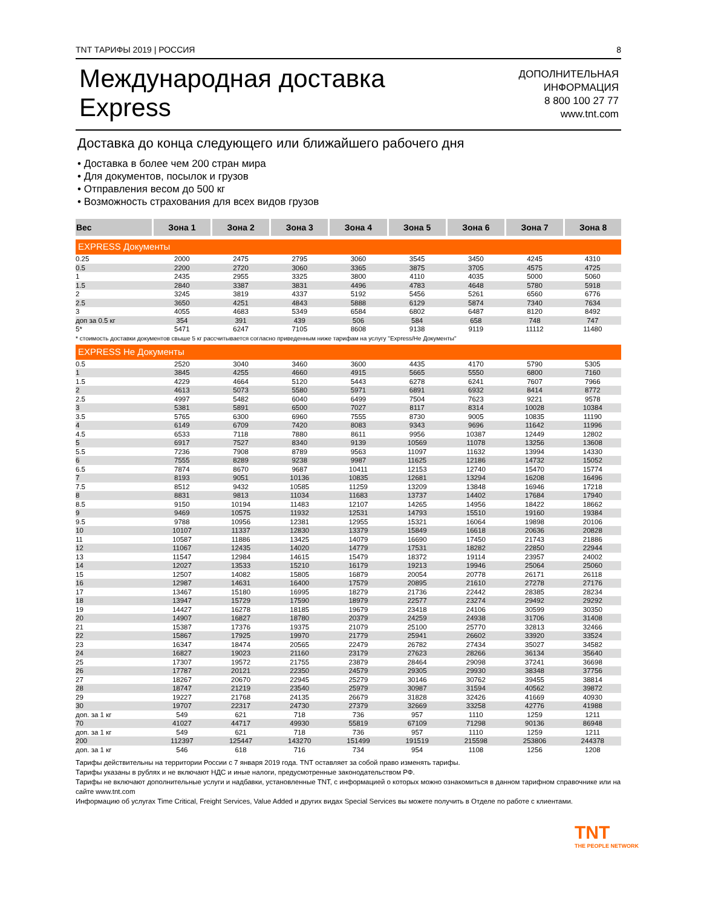TNT ТАРИФЫ 2019 | РОССИЯ 8
Международная доставка
Express
ДОПОЛНИТЕЛЬНАЯ
ИНФОРМАЦИЯ
8 800 100 27 77
www.tnt.com
Доставка до конца следующего или ближайшего рабочего дня
• Доставка в более чем 200 стран мира
• Для документов, посылок и грузов
• Отправления весом до 500 кг
• Возможность страхования для всех видов грузов
| Вес | Зона 1 | Зона 2 | Зона 3 | Зона 4 | Зона 5 | Зона 6 | Зона 7 | Зона 8 |
| --- | --- | --- | --- | --- | --- | --- | --- | --- |
| EXPRESS Документы | | | | | | | | |
| 0.25 | 2000 | 2475 | 2795 | 3060 | 3545 | 3450 | 4245 | 4310 |
| 0.5 | 2200 | 2720 | 3060 | 3365 | 3875 | 3705 | 4575 | 4725 |
| 1 | 2435 | 2955 | 3325 | 3800 | 4110 | 4035 | 5000 | 5060 |
| 1.5 | 2840 | 3387 | 3831 | 4496 | 4783 | 4648 | 5780 | 5918 |
| 2 | 3245 | 3819 | 4337 | 5192 | 5456 | 5261 | 6560 | 6776 |
| 2.5 | 3650 | 4251 | 4843 | 5888 | 6129 | 5874 | 7340 | 7634 |
| 3 | 4055 | 4683 | 5349 | 6584 | 6802 | 6487 | 8120 | 8492 |
| доп за 0.5 кг | 354 | 391 | 439 | 506 | 584 | 658 | 748 | 747 |
| 5* | 5471 | 6247 | 7105 | 8608 | 9138 | 9119 | 11112 | 11480 |
| * стоимость доставки документов свыше 5 кг рассчитывается согласно приведенным ниже тарифам на услугу "Express/Не Документы" | | | | | | | | |
| EXPRESS Не Документы | | | | | | | | |
| 0.5 | 2520 | 3040 | 3460 | 3600 | 4435 | 4170 | 5790 | 5305 |
| 1 | 3845 | 4255 | 4660 | 4915 | 5665 | 5550 | 6800 | 7160 |
| 1.5 | 4229 | 4664 | 5120 | 5443 | 6278 | 6241 | 7607 | 7966 |
| 2 | 4613 | 5073 | 5580 | 5971 | 6891 | 6932 | 8414 | 8772 |
| 2.5 | 4997 | 5482 | 6040 | 6499 | 7504 | 7623 | 9221 | 9578 |
| 3 | 5381 | 5891 | 6500 | 7027 | 8117 | 8314 | 10028 | 10384 |
| 3.5 | 5765 | 6300 | 6960 | 7555 | 8730 | 9005 | 10835 | 11190 |
| 4 | 6149 | 6709 | 7420 | 8083 | 9343 | 9696 | 11642 | 11996 |
| 4.5 | 6533 | 7118 | 7880 | 8611 | 9956 | 10387 | 12449 | 12802 |
| 5 | 6917 | 7527 | 8340 | 9139 | 10569 | 11078 | 13256 | 13608 |
| 5.5 | 7236 | 7908 | 8789 | 9563 | 11097 | 11632 | 13994 | 14330 |
| 6 | 7555 | 8289 | 9238 | 9987 | 11625 | 12186 | 14732 | 15052 |
| 6.5 | 7874 | 8670 | 9687 | 10411 | 12153 | 12740 | 15470 | 15774 |
| 7 | 8193 | 9051 | 10136 | 10835 | 12681 | 13294 | 16208 | 16496 |
| 7.5 | 8512 | 9432 | 10585 | 11259 | 13209 | 13848 | 16946 | 17218 |
| 8 | 8831 | 9813 | 11034 | 11683 | 13737 | 14402 | 17684 | 17940 |
| 8.5 | 9150 | 10194 | 11483 | 12107 | 14265 | 14956 | 18422 | 18662 |
| 9 | 9469 | 10575 | 11932 | 12531 | 14793 | 15510 | 19160 | 19384 |
| 9.5 | 9788 | 10956 | 12381 | 12955 | 15321 | 16064 | 19898 | 20106 |
| 10 | 10107 | 11337 | 12830 | 13379 | 15849 | 16618 | 20636 | 20828 |
| 11 | 10587 | 11886 | 13425 | 14079 | 16690 | 17450 | 21743 | 21886 |
| 12 | 11067 | 12435 | 14020 | 14779 | 17531 | 18282 | 22850 | 22944 |
| 13 | 11547 | 12984 | 14615 | 15479 | 18372 | 19114 | 23957 | 24002 |
| 14 | 12027 | 13533 | 15210 | 16179 | 19213 | 19946 | 25064 | 25060 |
| 15 | 12507 | 14082 | 15805 | 16879 | 20054 | 20778 | 26171 | 26118 |
| 16 | 12987 | 14631 | 16400 | 17579 | 20895 | 21610 | 27278 | 27176 |
| 17 | 13467 | 15180 | 16995 | 18279 | 21736 | 22442 | 28385 | 28234 |
| 18 | 13947 | 15729 | 17590 | 18979 | 22577 | 23274 | 29492 | 29292 |
| 19 | 14427 | 16278 | 18185 | 19679 | 23418 | 24106 | 30599 | 30350 |
| 20 | 14907 | 16827 | 18780 | 20379 | 24259 | 24938 | 31706 | 31408 |
| 21 | 15387 | 17376 | 19375 | 21079 | 25100 | 25770 | 32813 | 32466 |
| 22 | 15867 | 17925 | 19970 | 21779 | 25941 | 26602 | 33920 | 33524 |
| 23 | 16347 | 18474 | 20565 | 22479 | 26782 | 27434 | 35027 | 34582 |
| 24 | 16827 | 19023 | 21160 | 23179 | 27623 | 28266 | 36134 | 35640 |
| 25 | 17307 | 19572 | 21755 | 23879 | 28464 | 29098 | 37241 | 36698 |
| 26 | 17787 | 20121 | 22350 | 24579 | 29305 | 29930 | 38348 | 37756 |
| 27 | 18267 | 20670 | 22945 | 25279 | 30146 | 30762 | 39455 | 38814 |
| 28 | 18747 | 21219 | 23540 | 25979 | 30987 | 31594 | 40562 | 39872 |
| 29 | 19227 | 21768 | 24135 | 26679 | 31828 | 32426 | 41669 | 40930 |
| 30 | 19707 | 22317 | 24730 | 27379 | 32669 | 33258 | 42776 | 41988 |
| доп. за 1 кг | 549 | 621 | 718 | 736 | 957 | 1110 | 1259 | 1211 |
| 70 | 41027 | 44717 | 49930 | 55819 | 67109 | 71298 | 90136 | 86948 |
| доп. за 1 кг | 549 | 621 | 718 | 736 | 957 | 1110 | 1259 | 1211 |
| 200 | 112397 | 125447 | 143270 | 151499 | 191519 | 215598 | 253806 | 244378 |
| доп. за 1 кг | 546 | 618 | 716 | 734 | 954 | 1108 | 1256 | 1208 |
Тарифы действительны на территории России с 7 января 2019 года. TNT оставляет за собой право изменять тарифы.
Тарифы указаны в рублях и не включают НДС и иные налоги, предусмотренные законодательством РФ.
Тарифы не включают дополнительные услуги и надбавки, установленные TNT, с информацией о которых можно ознакомиться в данном тарифном справочнике или на сайте www.tnt.com
Информацию об услугах Time Critical, Freight Services, Value Added и других видах Special Services вы можете получить в Отделе по работе с клиентами.
TNT
THE PEOPLE NETWORK